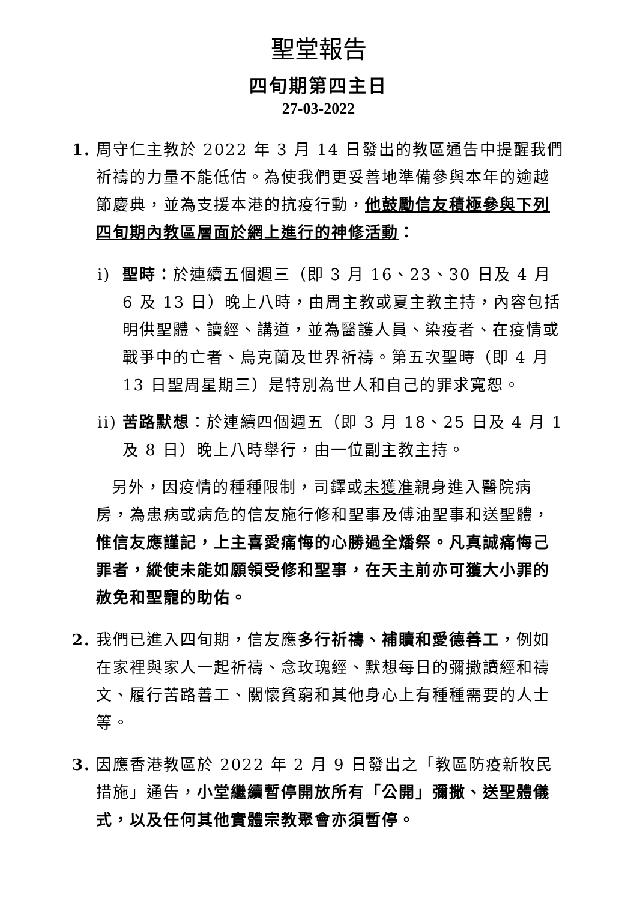聖堂報告
四旬期第四主日
27-03-2022
1. 周守仁主教於 2022 年 3 月 14 日發出的教區通告中提醒我們祈禱的力量不能低估。為使我們更妥善地準備參與本年的逾越節慶典，並為支援本港的抗疫行動，他鼓勵信友積極參與下列四旬期內教區層面於網上進行的神修活動：
i) 聖時：於連續五個週三（即 3 月 16、23、30 日及 4 月 6 及 13 日）晚上八時，由周主教或夏主教主持，內容包括明供聖體、讀經、講道，並為醫護人員、染疫者、在疫情或戰爭中的亡者、烏克蘭及世界祈禱。第五次聖時（即 4 月 13 日聖周星期三）是特別為世人和自己的罪求寬恕。
ii) 苦路默想：於連續四個週五（即 3 月 18、25 日及 4 月 1 及 8 日）晚上八時舉行，由一位副主教主持。
另外，因疫情的種種限制，司鐸或未獲准親身進入醫院病房，為患病或病危的信友施行修和聖事及傅油聖事和送聖體，惟信友應謹記，上主喜愛痛悔的心勝過全燔祭。凡真誠痛悔己罪者，縱使未能如願領受修和聖事，在天主前亦可獲大小罪的赦免和聖寵的助佑。
2. 我們已進入四旬期，信友應多行祈禱、補贖和愛德善工，例如在家裡與家人一起祈禱、念玫瑰經、默想每日的彌撒讀經和禱文、履行苦路善工、關懷貧窮和其他身心上有種種需要的人士等。
3. 因應香港教區於 2022 年 2 月 9 日發出之「教區防疫新牧民措施」通告，小堂繼續暫停開放所有「公開」彌撒、送聖體儀式，以及任何其他實體宗教聚會亦須暫停。